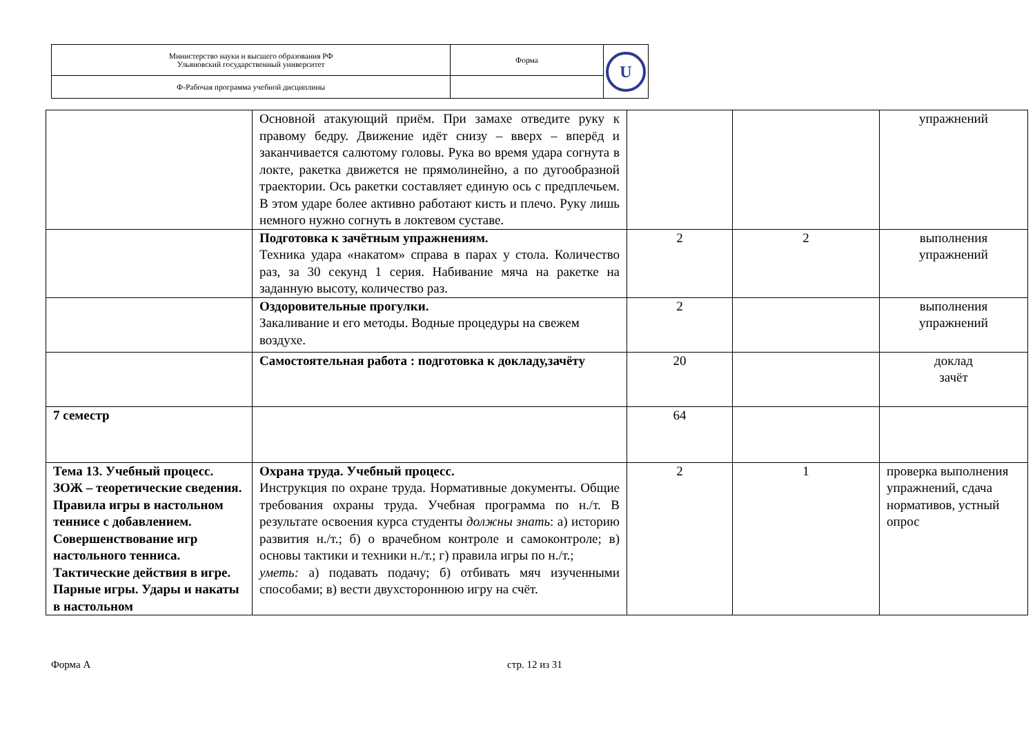| Министерство науки и высшего образования РФ Ульяновский государственный университет | Форма | U |
| Ф-Рабочая программа учебной дисциплины | | |
| | Основной атакующий приём. При замахе отведите руку к правому бедру. Движение идёт снизу – вверх – вперёд и заканчивается салютому головы. Рука во время удара согнута в локте, ракетка движется не прямолинейно, а по дугообразной траектории. Ось ракетки составляет единую ось с предплечьем. В этом ударе более активно работают кисть и плечо. Руку лишь немного нужно согнуть в локтевом суставе. | | | упражнений |
| | Подготовка к зачётным упражнениям. Техника удара «накатом» справа в парах у стола. Количество раз, за 30 секунд 1 серия. Набивание мяча на ракетке на заданную высоту, количество раз. | 2 | 2 | выполнения упражнений |
| | Оздоровительные прогулки. Закаливание и его методы. Водные процедуры на свежем воздухе. | 2 | | выполнения упражнений |
| | Самостоятельная работа : подготовка к докладу,зачёту | 20 | | доклад зачёт |
| 7 семестр | | 64 | | |
| Тема 13. Учебный процесс. ЗОЖ – теоретические сведения. Правила игры в настольном теннисе с добавлением. Совершенствование игр настольного тенниса. Тактические действия в игре. Парные игры. Удары и накаты в настольном | Охрана труда. Учебный процесс. Инструкция по охране труда. Нормативные документы. Общие требования охраны труда. Учебная программа по н./т. В результате освоения курса студенты должны знать : а) историю развития н./т.; б) о врачебном контроле и самоконтроле; в) основы тактики и техники н./т.; г) правила игры по н./т.; уметь: а) подавать подачу; б) отбивать мяч изученными способами; в) вести двухстороннюю игру на счёт. | 2 | 1 | проверка выполнения упражнений, сдача нормативов, устный опрос |
Форма А стр. 12 из 31